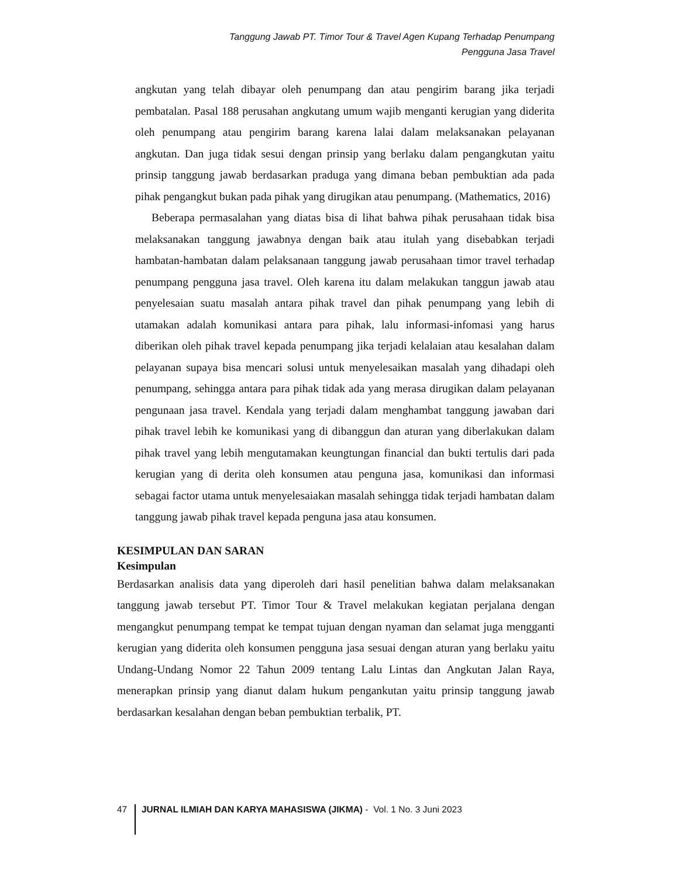Tanggung Jawab PT. Timor Tour & Travel Agen Kupang Terhadap Penumpang
Pengguna Jasa Travel
angkutan yang telah dibayar oleh penumpang dan atau pengirim barang jika terjadi pembatalan. Pasal 188 perusahan angkutang umum wajib menganti kerugian yang diderita oleh penumpang atau pengirim barang karena lalai dalam melaksanakan pelayanan angkutan. Dan juga tidak sesui dengan prinsip yang berlaku dalam pengangkutan yaitu prinsip tanggung jawab berdasarkan praduga yang dimana beban pembuktian ada pada pihak pengangkut bukan pada pihak yang dirugikan atau penumpang. (Mathematics, 2016)
Beberapa permasalahan yang diatas bisa di lihat bahwa pihak perusahaan tidak bisa melaksanakan tanggung jawabnya dengan baik atau itulah yang disebabkan terjadi hambatan-hambatan dalam pelaksanaan tanggung jawab perusahaan timor travel terhadap penumpang pengguna jasa travel. Oleh karena itu dalam melakukan tanggun jawab atau penyelesaian suatu masalah antara pihak travel dan pihak penumpang yang lebih di utamakan adalah komunikasi antara para pihak, lalu informasi-infomasi yang harus diberikan oleh pihak travel kepada penumpang jika terjadi kelalaian atau kesalahan dalam pelayanan supaya bisa mencari solusi untuk menyelesaikan masalah yang dihadapi oleh penumpang, sehingga antara para pihak tidak ada yang merasa dirugikan dalam pelayanan pengunaan jasa travel. Kendala yang terjadi dalam menghambat tanggung jawaban dari pihak travel lebih ke komunikasi yang di dibanggun dan aturan yang diberlakukan dalam pihak travel yang lebih mengutamakan keungtungan financial dan bukti tertulis dari pada kerugian yang di derita oleh konsumen atau penguna jasa, komunikasi dan informasi sebagai factor utama untuk menyelesaiakan masalah sehingga tidak terjadi hambatan dalam tanggung jawab pihak travel kepada penguna jasa atau konsumen.
KESIMPULAN DAN SARAN
Kesimpulan
Berdasarkan analisis data yang diperoleh dari hasil penelitian bahwa dalam melaksanakan tanggung jawab tersebut PT. Timor Tour & Travel melakukan kegiatan perjalana dengan mengangkut penumpang tempat ke tempat tujuan dengan nyaman dan selamat juga mengganti kerugian yang diderita oleh konsumen pengguna jasa sesuai dengan aturan yang berlaku yaitu Undang-Undang Nomor 22 Tahun 2009 tentang Lalu Lintas dan Angkutan Jalan Raya, menerapkan prinsip yang dianut dalam hukum pengankutan yaitu prinsip tanggung jawab berdasarkan kesalahan dengan beban pembuktian terbalik, PT.
47 JURNAL ILMIAH DAN KARYA MAHASISWA (JIKMA) - Vol. 1 No. 3 Juni 2023